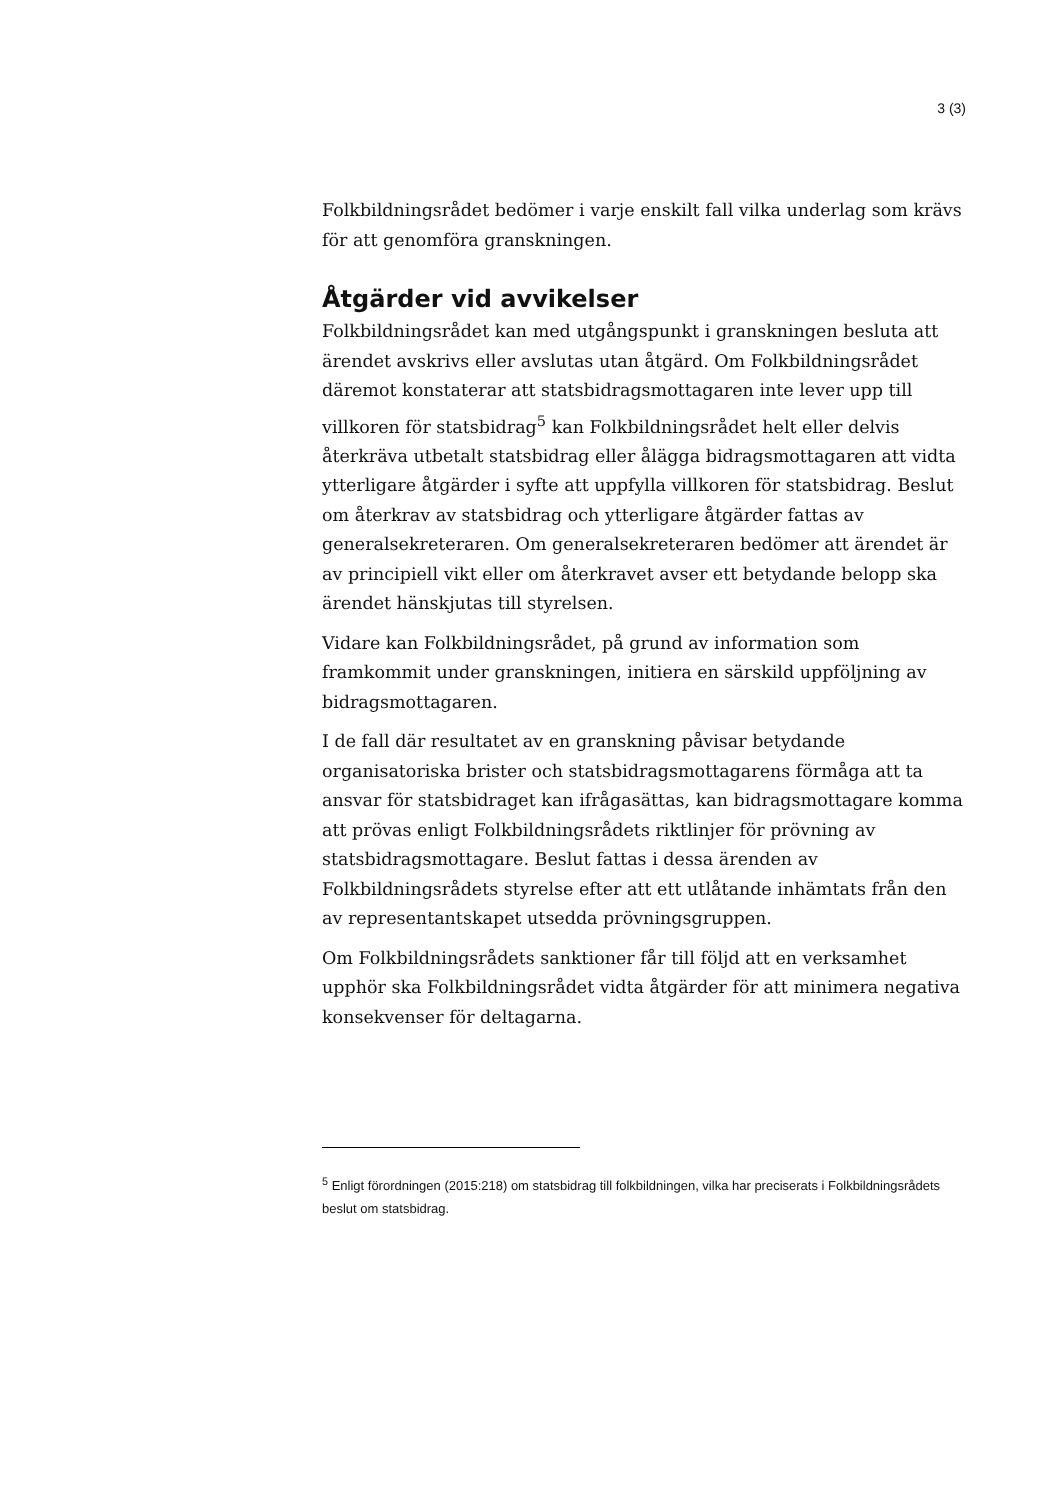3 (3)
Folkbildningsrådet bedömer i varje enskilt fall vilka underlag som krävs för att genomföra granskningen.
Åtgärder vid avvikelser
Folkbildningsrådet kan med utgångspunkt i granskningen besluta att ärendet avskrivs eller avslutas utan åtgärd. Om Folkbildningsrådet däremot konstaterar att statsbidragsmottagaren inte lever upp till villkoren för statsbidrag<sup>5</sup> kan Folkbildningsrådet helt eller delvis återkräva utbetalt statsbidrag eller ålägga bidragsmottagaren att vidta ytterligare åtgärder i syfte att uppfylla villkoren för statsbidrag. Beslut om återkrav av statsbidrag och ytterligare åtgärder fattas av generalsekreteraren. Om generalsekreteraren bedömer att ärendet är av principiell vikt eller om återkravet avser ett betydande belopp ska ärendet hänskjutas till styrelsen.
Vidare kan Folkbildningsrådet, på grund av information som framkommit under granskningen, initiera en särskild uppföljning av bidragsmottagaren.
I de fall där resultatet av en granskning påvisar betydande organisatoriska brister och statsbidragsmottagarens förmåga att ta ansvar för statsbidraget kan ifrågasättas, kan bidragsmottagare komma att prövas enligt Folkbildningsrådets riktlinjer för prövning av statsbidragsmottagare. Beslut fattas i dessa ärenden av Folkbildningsrådets styrelse efter att ett utlåtande inhämtats från den av representantskapet utsedda prövningsgruppen.
Om Folkbildningsrådets sanktioner får till följd att en verksamhet upphör ska Folkbildningsrådet vidta åtgärder för att minimera negativa konsekvenser för deltagarna.
<sup>5</sup> Enligt förordningen (2015:218) om statsbidrag till folkbildningen, vilka har preciserats i Folkbildningsrådets beslut om statsbidrag.